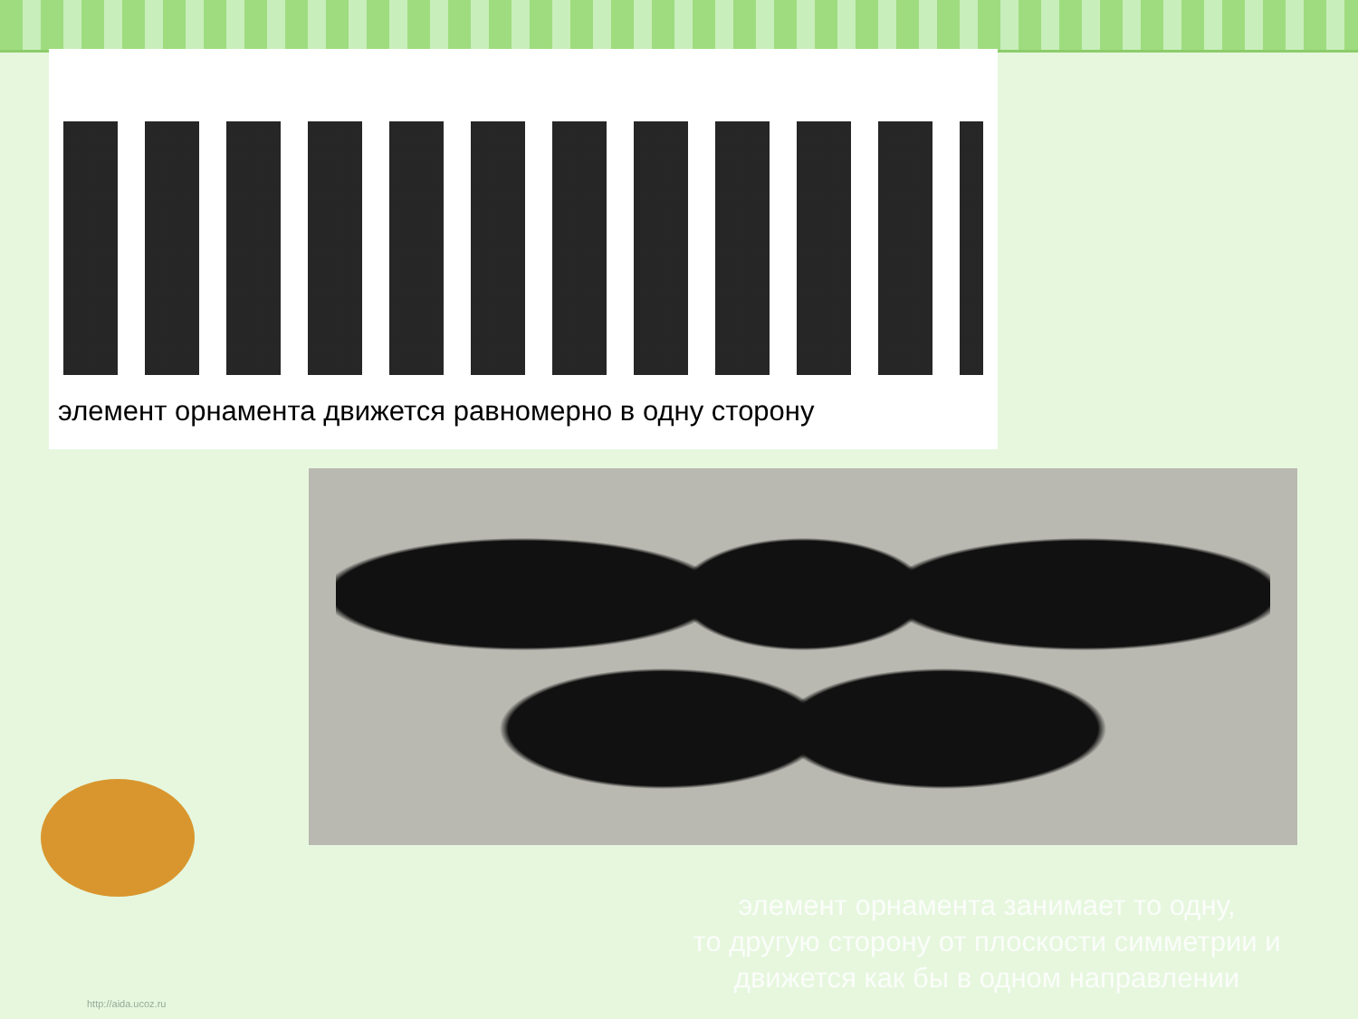элемент орнамента движется равномерно в одну сторону
элемент орнамента занимает то одну,
то другую сторону от плоскости симметрии и
движется как бы в одном направлении
http://aida.ucoz.ru